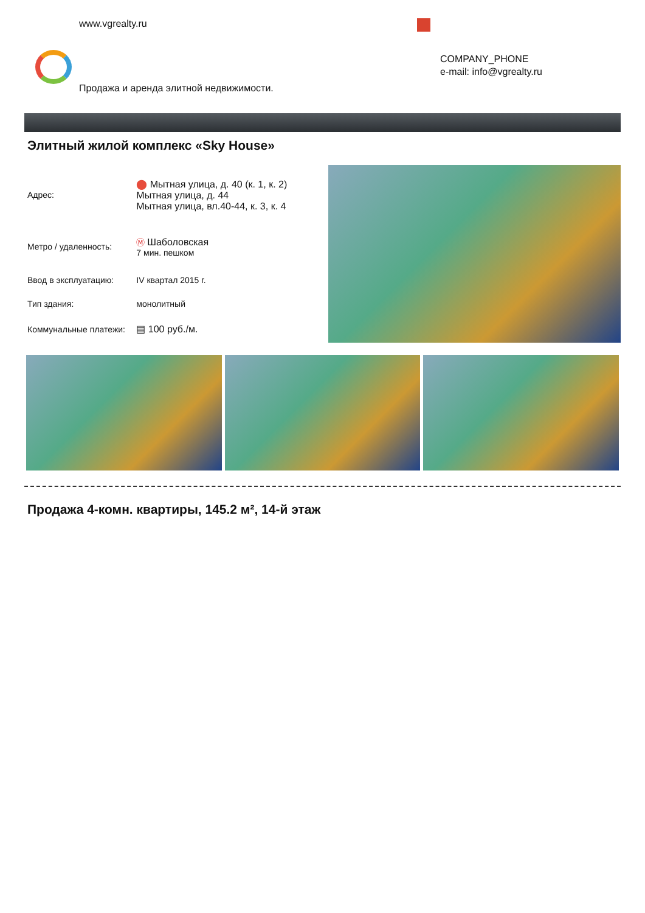www.vgrealty.ru
COMPANY_PHONE
e-mail: info@vgrealty.ru
Продажа и аренда элитной недвижимости.
Элитный жилой комплекс «Sky House»
| Адрес: | ⬤ Мытная улица, д. 40 (к. 1, к. 2) Мытная улица, д. 44 Мытная улица, вл.40-44, к. 3, к. 4 |
| Метро / удаленность: | Ⓜ Шаболовская 7 мин. пешком |
| Ввод в эксплуатацию: | IV квартал 2015 г. |
| Тип здания: | монолитный |
| Коммунальные платежи: | ▤ 100 руб./м. |
Продажа 4-комн. квартиры, 145.2 м², 14-й этаж